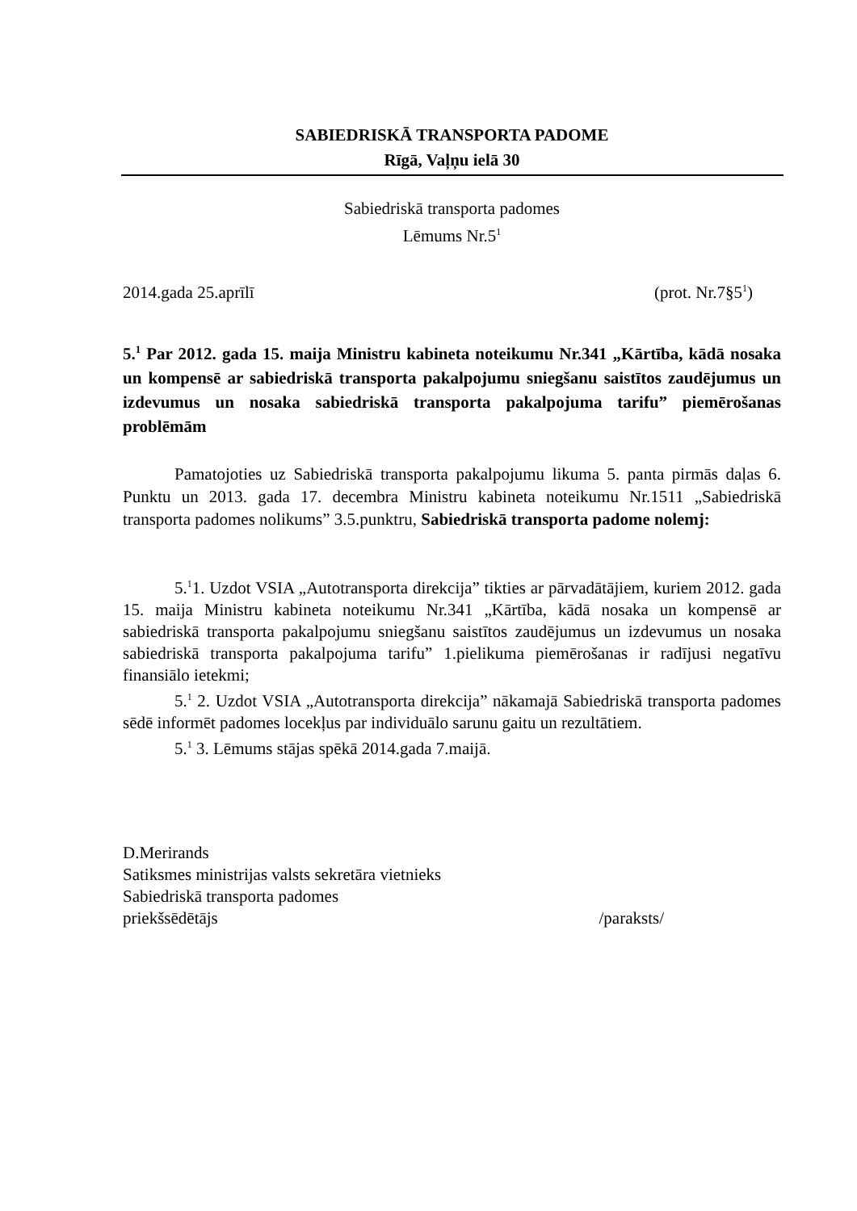SABIEDRISKĀ TRANSPORTA PADOME
Rīgā, Vaļņu ielā 30
Sabiedriskā transporta padomes
Lēmums Nr.5<sup>1</sup>
2014.gada 25.aprīlī (prot. Nr.7§5<sup>1</sup>)
5.<sup>1</sup> Par 2012. gada 15. maija Ministru kabineta noteikumu Nr.341 „Kārtība, kādā nosaka un kompensē ar sabiedriskā transporta pakalpojumu sniegšanu saistītos zaudējumus un izdevumus un nosaka sabiedriskā transporta pakalpojuma tarifu” piemērošanas problēmām
Pamatojoties uz Sabiedriskā transporta pakalpojumu likuma 5. panta pirmās daļas 6. Punktu un 2013. gada 17. decembra Ministru kabineta noteikumu Nr.1511 „Sabiedriskā transporta padomes nolikums” 3.5.punktru, Sabiedriskā transporta padome nolemj:
5.<sup>1</sup>1. Uzdot VSIA „Autotransporta direkcija” tikties ar pārvadātājiem, kuriem 2012. gada 15. maija Ministru kabineta noteikumu Nr.341 „Kārtība, kādā nosaka un kompensē ar sabiedriskā transporta pakalpojumu sniegšanu saistītos zaudējumus un izdevumus un nosaka sabiedriskā transporta pakalpojuma tarifu” 1.pielikuma piemērošanas ir radījusi negatīvu finansiālo ietekmi;
5.<sup>1</sup> 2. Uzdot VSIA „Autotransporta direkcija” nākamajā Sabiedriskā transporta padomes sēdē informēt padomes locekļus par individuālo sarunu gaitu un rezultātiem.
5.<sup>1</sup> 3. Lēmums stājas spēkā 2014.gada 7.maijā.
D.Merirands
Satiksmes ministrijas valsts sekretāra vietnieks
Sabiedriskā transporta padomes
priekšsēdētājs /paraksts/